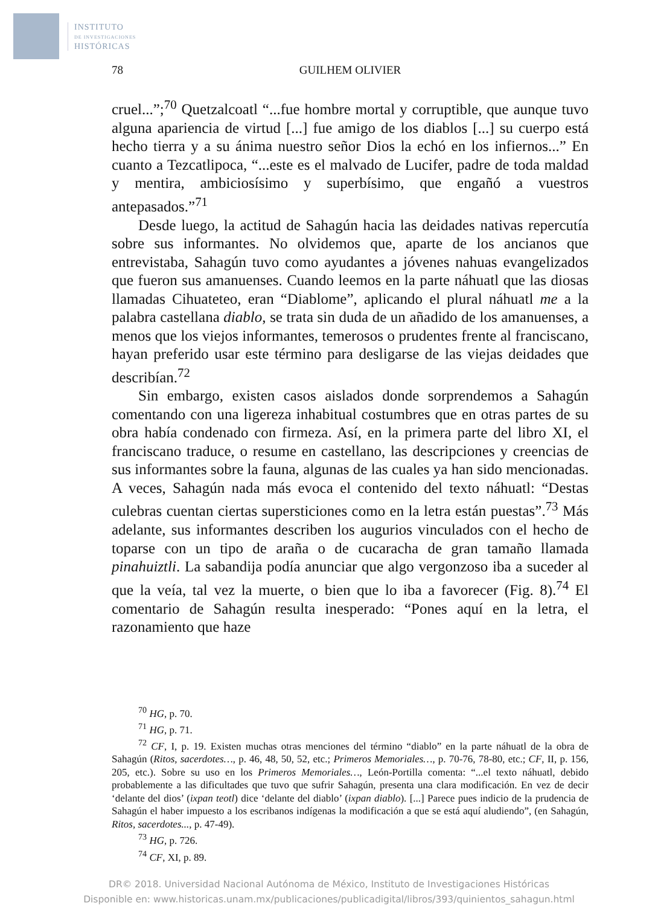INSTITUTO
DE INVESTIGACIONES
HISTÓRICAS
78 GUILHEM OLIVIER
cruel...”;<sup>70</sup> Quetzalcoatl “...fue hombre mortal y corruptible, que aunque tuvo alguna apariencia de virtud [...] fue amigo de los diablos [...] su cuerpo está hecho tierra y a su ánima nuestro señor Dios la echó en los infiernos...” En cuanto a Tezcatlipoca, “...este es el malvado de Lucifer, padre de toda maldad y mentira, ambiciosísimo y superbísimo, que engañó a vuestros antepasados.”<sup>71</sup>
Desde luego, la actitud de Sahagún hacia las deidades nativas repercutía sobre sus informantes. No olvidemos que, aparte de los ancianos que entrevistaba, Sahagún tuvo como ayudantes a jóvenes nahuas evangelizados que fueron sus amanuenses. Cuando leemos en la parte náhuatl que las diosas llamadas Cihuateteo, eran “Diablome”, aplicando el plural náhuatl me a la palabra castellana diablo, se trata sin duda de un añadido de los amanuenses, a menos que los viejos informantes, temerosos o prudentes frente al franciscano, hayan preferido usar este término para desligarse de las viejas deidades que describían.<sup>72</sup>
Sin embargo, existen casos aislados donde sorprendemos a Sahagún comentando con una ligereza inhabitual costumbres que en otras partes de su obra había condenado con firmeza. Así, en la primera parte del libro XI, el franciscano traduce, o resume en castellano, las descripciones y creencias de sus informantes sobre la fauna, algunas de las cuales ya han sido mencionadas. A veces, Sahagún nada más evoca el contenido del texto náhuatl: “Destas culebras cuentan ciertas supersticiones como en la letra están puestas”.<sup>73</sup> Más adelante, sus informantes describen los augurios vinculados con el hecho de toparse con un tipo de araña o de cucaracha de gran tamaño llamada pinahuiztli. La sabandija podía anunciar que algo vergonzoso iba a suceder al que la veía, tal vez la muerte, o bien que lo iba a favorecer (Fig. 8).<sup>74</sup> El comentario de Sahagún resulta inesperado: “Pones aquí en la letra, el razonamiento que haze
<sup>70</sup> HG, p. 70.
<sup>71</sup> HG, p. 71.
<sup>72</sup> CF, I, p. 19. Existen muchas otras menciones del término “diablo” en la parte náhuatl de la obra de Sahagún (Ritos, sacerdotes…, p. 46, 48, 50, 52, etc.; Primeros Memoriales…, p. 70-76, 78-80, etc.; CF, II, p. 156, 205, etc.). Sobre su uso en los Primeros Memoriales…, León-Portilla comenta: “...el texto náhuatl, debido probablemente a las dificultades que tuvo que sufrir Sahagún, presenta una clara modificación. En vez de decir ‘delante del dios’ (ixpan teotl) dice ‘delante del diablo’ (ixpan diablo). [...] Parece pues indicio de la prudencia de Sahagún el haber impuesto a los escribanos indígenas la modificación a que se está aquí aludiendo”, (en Sahagún, Ritos, sacerdotes..., p. 47-49).
<sup>73</sup> HG, p. 726.
<sup>74</sup> CF, XI, p. 89.
DR© 2018. Universidad Nacional Autónoma de México, Instituto de Investigaciones Históricas
Disponible en: www.historicas.unam.mx/publicaciones/publicadigital/libros/393/quinientos_sahagun.html